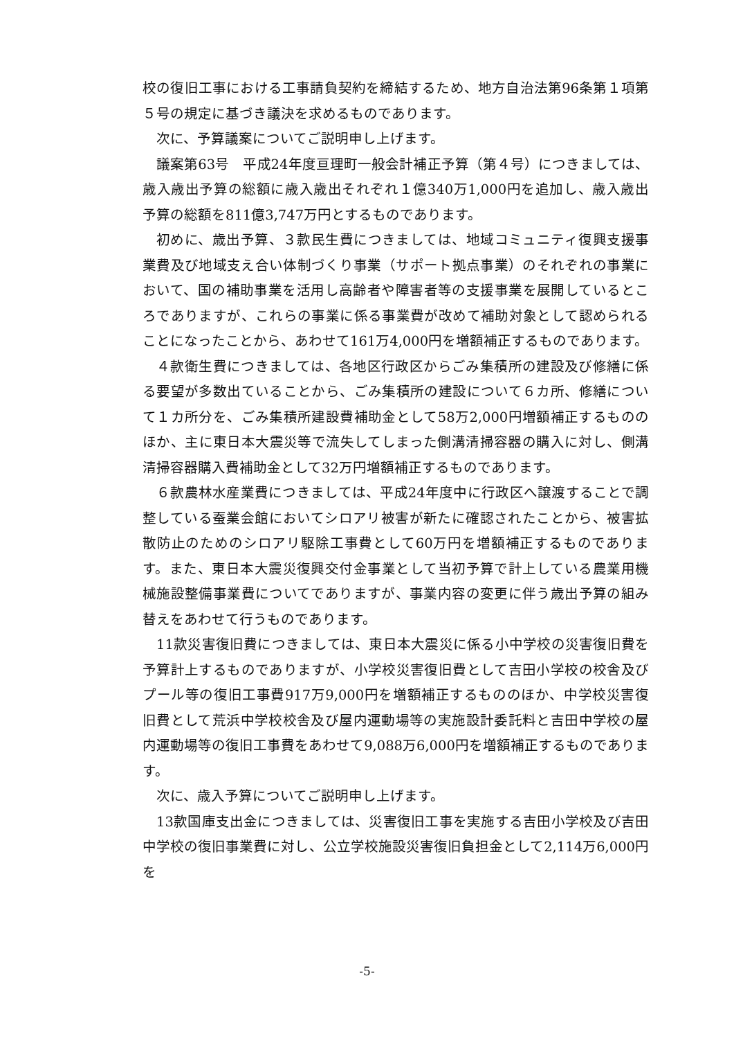校の復旧工事における工事請負契約を締結するため、地方自治法第96条第１項第５号の規定に基づき議決を求めるものであります。
次に、予算議案についてご説明申し上げます。
議案第63号　平成24年度亘理町一般会計補正予算（第４号）につきましては、歳入歳出予算の総額に歳入歳出それぞれ１億340万1,000円を追加し、歳入歳出予算の総額を811億3,747万円とするものであります。
初めに、歳出予算、３款民生費につきましては、地域コミュニティ復興支援事業費及び地域支え合い体制づくり事業（サポート拠点事業）のそれぞれの事業において、国の補助事業を活用し高齢者や障害者等の支援事業を展開しているところでありますが、これらの事業に係る事業費が改めて補助対象として認められることになったことから、あわせて161万4,000円を増額補正するものであります。
４款衛生費につきましては、各地区行政区からごみ集積所の建設及び修繕に係る要望が多数出ていることから、ごみ集積所の建設について６カ所、修繕について１カ所分を、ごみ集積所建設費補助金として58万2,000円増額補正するもののほか、主に東日本大震災等で流失してしまった側溝清掃容器の購入に対し、側溝清掃容器購入費補助金として32万円増額補正するものであります。
６款農林水産業費につきましては、平成24年度中に行政区へ譲渡することで調整している蚕業会館においてシロアリ被害が新たに確認されたことから、被害拡散防止のためのシロアリ駆除工事費として60万円を増額補正するものであります。また、東日本大震災復興交付金事業として当初予算で計上している農業用機械施設整備事業費についてでありますが、事業内容の変更に伴う歳出予算の組み替えをあわせて行うものであります。
11款災害復旧費につきましては、東日本大震災に係る小中学校の災害復旧費を予算計上するものでありますが、小学校災害復旧費として吉田小学校の校舎及びプール等の復旧工事費917万9,000円を増額補正するもののほか、中学校災害復旧費として荒浜中学校校舎及び屋内運動場等の実施設計委託料と吉田中学校の屋内運動場等の復旧工事費をあわせて9,088万6,000円を増額補正するものであります。
次に、歳入予算についてご説明申し上げます。
13款国庫支出金につきましては、災害復旧工事を実施する吉田小学校及び吉田中学校の復旧事業費に対し、公立学校施設災害復旧負担金として2,114万6,000円を
-5-